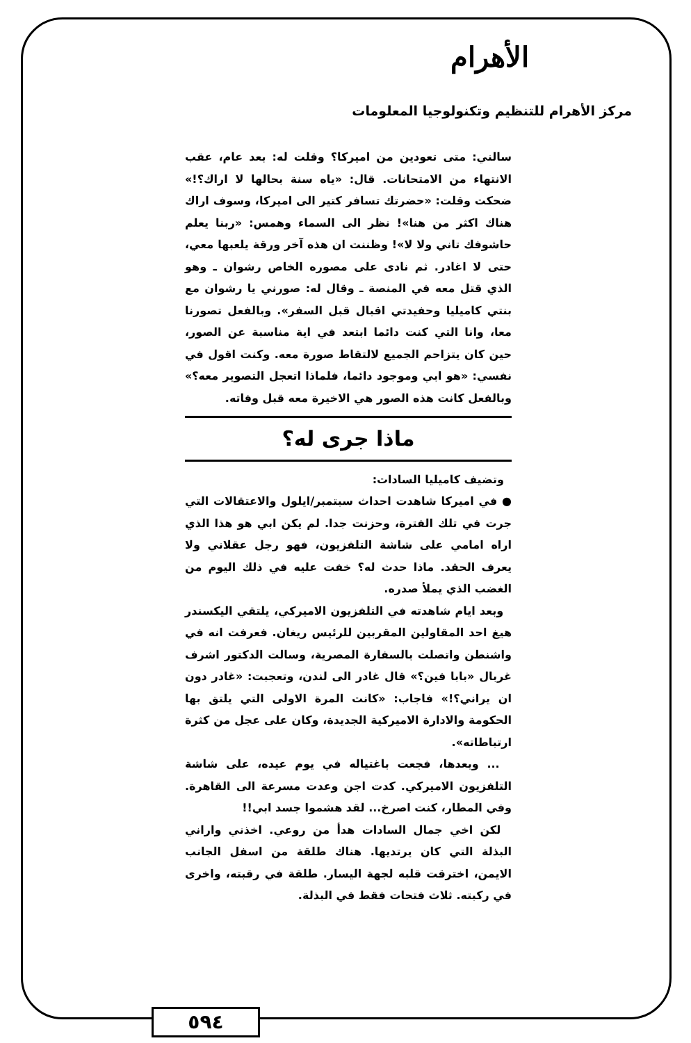الأهرام
مركز الأهرام للتنظيم وتكنولوجيا المعلومات
سالني: متى تعودين من اميركا؟ وقلت له: بعد عام، عقب الانتهاء من الامتحانات. قال: «ياه سنة بحالها لا اراك؟!» ضحكت وقلت: «حضرتك تسافر كتير الى اميركا، وسوف اراك هناك اكثر من هنا»! نظر الى السماء وهمس: «ربنا يعلم حاشوفك تاني ولا لا»! وظننت ان هذه آخر ورقة يلعبها معي، حتى لا اغادر. ثم نادى على مصوره الخاص رشوان ـ وهو الذي قتل معه في المنصة ـ وقال له: صورني يا رشوان مع بنتي كاميليا وحفيدتي اقبال قبل السفر». وبالفعل تصورنا معا، وانا التي كنت دائما ابتعد في اية مناسبة عن الصور، حين كان يتزاحم الجميع لالتقاط صورة معه. وكنت اقول في نفسي: «هو ابي وموجود دائما، فلماذا اتعجل التصوير معه؟» وبالفعل كانت هذه الصور هي الاخيرة معه قبل وفاته.
ماذا جرى له؟
وتضيف كاميليا السادات:
● في اميركا شاهدت احداث سبتمبر/ايلول والاعتقالات التي جرت في تلك الفترة، وحزنت جدا. لم يكن ابي هو هذا الذي اراه امامي على شاشة التلفزيون، فهو رجل عقلاني ولا يعرف الحقد. ماذا حدث له؟ خفت عليه في ذلك اليوم من الغضب الذي يملأ صدره.
وبعد ايام شاهدته في التلفزيون الاميركي، يلتقي اليكسندر هيغ احد المقاولين المقربين للرئيس ريغان. فعرفت انه في واشنطن واتصلت بالسفارة المصرية، وسالت الدكتور اشرف غربال «بابا فين؟» قال غادر الى لندن، وتعجبت: «غادر دون ان يراني؟!» فاجاب: «كانت المرة الاولى التي يلتق بها الحكومة والادارة الاميركية الجديدة، وكان على عجل من كثرة ارتباطاته».
... وبعدها، فجعت باغتياله في يوم عيده، على شاشة التلفزيون الاميركي. كدت اجن وعدت مسرعة الى القاهرة. وفي المطار، كنت اصرخ... لقد هشموا جسد ابي!!
لكن اخي جمال السادات هدأ من روعي. اخذني واراني البذلة التي كان يرتديها. هناك طلقة من اسفل الجانب الايمن، اخترقت قلبه لجهة اليسار. طلقة في رقبته، واخرى في ركبته. ثلاث فتحات فقط في البذلة.
٥٩٤